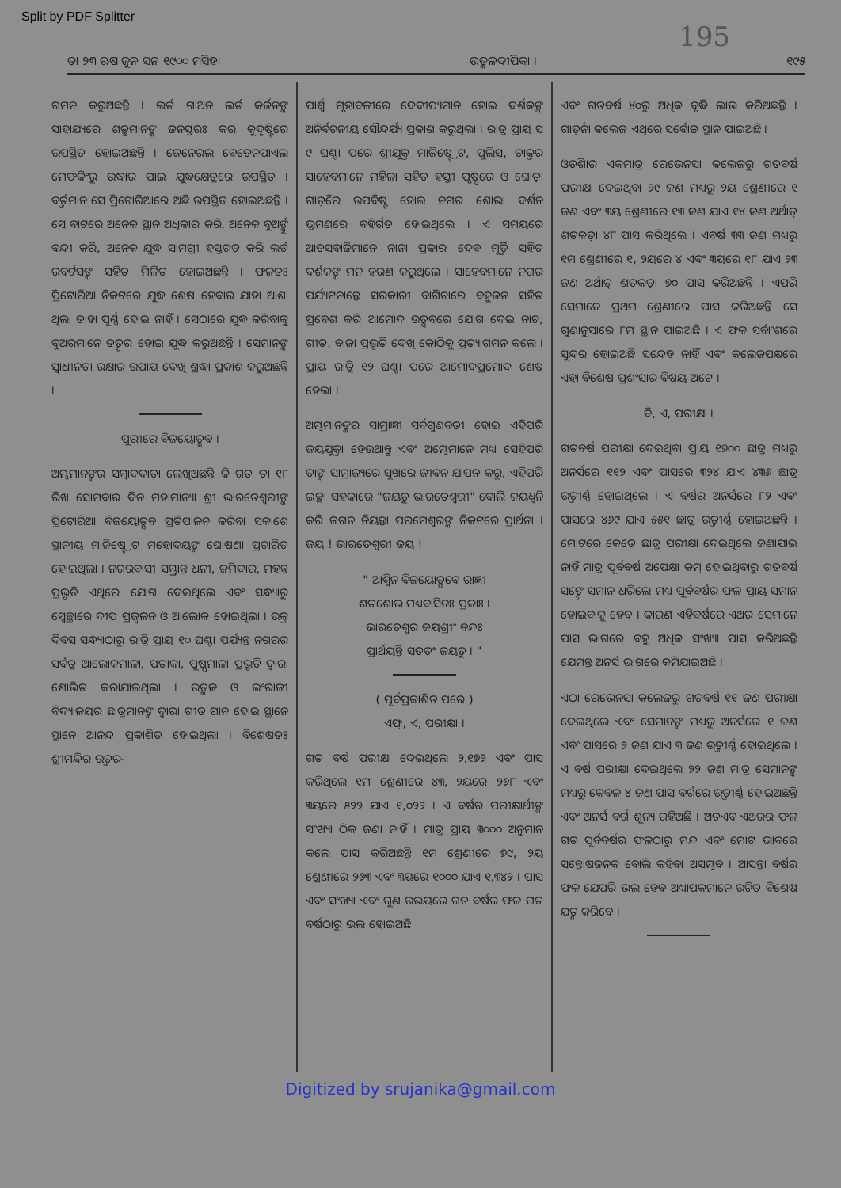Split by PDF Splitter
195
ତା ୨୩ ଋଷ ଜୁନ ସନ ୧୯୦୦ ମସିହା ଉତ୍କଳଦୀପିକା । ୧୯୫
ଗମନ କରୁଅଛନ୍ତି । ଲର୍ଡ ଗାଅନ ଲର୍ଡ କର୍ଜନଙ୍କ ସାହାଯ୍ୟରେ ଶତ୍ରୁମାନଙ୍କ ଜନସ୍ତରଃ କର କୁଦୃଷ୍ଟିରେ ଉପସ୍ଥିତ ହୋଇଅଛନ୍ତି । ଜେନେରଲ ବେଡେନପାଏଲ ମେଫକିଂରୁ ଉଦ୍ଧାର ପାଇ ଯୁଦ୍ଧକ୍ଷେତ୍ରରେ ଉପସ୍ଥିତ । ବର୍ତ୍ତମାନ ସେ ପ୍ରିଟୋରିଆରେ ଅଛି ଉପସ୍ଥିତ ହୋଇଅଛନ୍ତି । ସେ ବାଟରେ ଅନେକ ସ୍ଥାନ ଅଧିକାର କରି, ଅନେକ ବୁଅର୍ଙ୍କୁ ବନ୍ଦୀ କରି, ଅନେକ ଯୁଦ୍ଧ ସାମଗ୍ରୀ ହସ୍ତଗତ କରି ଲର୍ଡ ରବର୍ଟସଙ୍କ ସହିତ ମିଳିତ ହୋଇଅଛନ୍ତି । ଫଳତଃ ପ୍ରିଟୋରିଆ ନିକଟରେ ଯୁଦ୍ଧ ଶେଷ ହେବାର ଯାହା ଆଶା ଥିଲା ତାହା ପୂର୍ଣ୍ଣ ହୋଇ ନାହିଁ । ସେଠାରେ ଯୁଦ୍ଧ କରିବାକୁ ବୁଅରମାନେ ତତ୍ପର ହୋଇ ଯୁଦ୍ଧ କରୁଅଛନ୍ତି । ସେମାନଙ୍କ ସ୍ୱାଧୀନତା ରକ୍ଷାର ଉପାୟ ଦେଖି ଶ୍ରଦ୍ଧା ପ୍ରକାଶ କରୁଅଛନ୍ତି ।
ପୁରୀରେ ବିଜୟୋତ୍ସବ ।
ଅମ୍ଭମାନଙ୍କର ସମ୍ବାଦଦାତା ଲେଖିଅଛନ୍ତି କି ଗତ ତା ୧୮ ରିଖ ସୋମବାର ଦିନ ମହାମାନ୍ୟା ଶ୍ରୀ ଭାରତେଶ୍ୱରୀଙ୍କ ପ୍ରିଟୋରିଆ ବିଜୟୋତ୍ସବ ପ୍ରତିପାଳନ କରିବା ସକାଶେ ସ୍ଥାନୀୟ ମାଜିଷ୍ଟ୍ରେଟ ମହୋଦୟଙ୍କ ଘୋଷଣା ପ୍ରଚାରିତ ହୋଇଥିଲା । ନଗରବାସୀ ସମ୍ଭ୍ରାନ୍ତ ଧନୀ, ଜମିଦାର, ମହନ୍ତ ପ୍ରଭୃତି ଏଥିରେ ଯୋଗ ଦେଇଥିଲେ ଏବଂ ସନ୍ଧ୍ୟାରୁ ସ୍ୱେଚ୍ଛାରେ ଦୀପ ପ୍ରଜ୍ୱଳନ ଓ ଆଲୋକ ହୋଇଥିଲା । ଉକ୍ତ ଦିବସ ସନ୍ଧ୍ୟାଠାରୁ ରାତ୍ରି ପ୍ରାୟ ୧୦ ଘଣ୍ଟା ପର୍ଯ୍ୟନ୍ତ ନଗରର ସର୍ବତ୍ର ଆଲୋକମାଳା, ପତାକା, ପୁଷ୍ପମାଳା ପ୍ରଭୃତି ଦ୍ୱାରା ଶୋଭିତ କରାଯାଇଥିଲା । ଉତ୍କଳ ଓ ଇଂରାଜୀ ବିଦ୍ୟାଳୟର ଛାତ୍ରମାନଙ୍କ ଦ୍ୱାରା ଗୀତ ଗାନ ହୋଇ ସ୍ଥାନେ ସ୍ଥାନେ ଆନନ୍ଦ ପ୍ରକାଶିତ ହୋଇଥିଲା । ବିଶେଷତଃ ଶ୍ରୀମନ୍ଦିର ଉତ୍ତର-
ପାର୍ଶ୍ୱ ଗୃହାବଳୀରେ ଦେଦୀପ୍ୟମାନ ହୋଇ ଦର୍ଶକଙ୍କ ଅନିର୍ବଚନୀୟ ସୌନ୍ଦର୍ଯ୍ୟ ପ୍ରକାଶ କରୁଥିଲା । ରାତ୍ର ପ୍ରାୟ ସ ୯ ଘଣ୍ଟା ପରେ ଶ୍ରୀଯୁକ୍ତ ମାଜିଷ୍ଟ୍ରେଟ, ପୁଲିସ, ଡାକ୍ତର ସାହେବମାନେ ମହିଳା ସହିତ ହସ୍ତୀ ପୃଷ୍ଠରେ ଓ ଘୋଡ଼ା ଗାଡ଼ିରେ ଉପବିଷ୍ଟ ହୋଇ ନଗର ଶୋଭା ଦର୍ଶନ ଭ୍ରମଣରେ ବହିର୍ଗତ ହୋଇଥିଲେ । ଏ ସମୟରେ ଆତସବାଜିମାନେ ନାନା ପ୍ରକାର ଦେବ ମୂର୍ତ୍ତି ସହିତ ଦର୍ଶକଙ୍କ ମନ ହରଣ କରୁଥିଲେ । ସାହେବମାନେ ନଗର ପର୍ଯ୍ୟଟନାନ୍ତେ ସରକାରୀ ବାଗିଚାରେ ବହୁଜନ ସହିତ ପ୍ରବେଶ କରି ଆମୋଦ ଉତ୍ସବରେ ଯୋଗ ଦେଇ ନାଚ, ଗୀତ, ବାଜା ପ୍ରଭୃତି ଦେଖି କୋଠିକୁ ପ୍ରତ୍ୟାଗମନ କଲେ । ପ୍ରାୟ ରାତ୍ରି ୧୨ ଘଣ୍ଟା ପରେ ଆମୋଦପ୍ରମୋଦ ଶେଷ ହେଲା ।
ଅମ୍ଭମାନଙ୍କର ସାମ୍ରାଜ୍ଞୀ ସର୍ବଗୁଣବତୀ ହୋଇ ଏହିପରି ଜୟଯୁକ୍ତା ହେଉଥାନ୍ତୁ ଏବଂ ଅମ୍ଭେମାନେ ମଧ୍ୟ ସେହିପରି ତାଙ୍କ ସାମ୍ରାଜ୍ୟରେ ସୁଖରେ ଜୀବନ ଯାପନ କରୁ, ଏହିପରି ଇଚ୍ଛା ସହକାରେ "ଜୟତୁ ଭାରତେଶ୍ୱରୀ" ବୋଲି ଜୟଧ୍ୱନି କରି ଜଗତ ନିୟନ୍ତା ପରମେଶ୍ୱରଙ୍କ ନିକଟରେ ପ୍ରାର୍ଥନା । ଜୟ ! ଭାରତେଶ୍ୱରୀ ଜୟ !
" ଆଶ୍ୱିନ ବିଜୟୋତ୍ସବେ ରାଜ୍ଞୀ
ଶତଶୋଭ ମଧ୍ୟବାସିନଃ ପ୍ରଜାଃ ।
ଭାରତେଶ୍ୱର ଜୟଶ୍ରୀଂ ବନ୍ଦଃ
ପ୍ରାର୍ଥୟନ୍ତି ସତତଂ ଜୟତୁ । "
( ପୂର୍ବପ୍ରକାଶିତ ପରେ )
ଏଫ୍, ଏ, ପରୀକ୍ଷା ।
ଗତ ବର୍ଷ ପରୀକ୍ଷା ଦେଇଥିଲେ ୨,୧୭୨ ଏବଂ ପାସ କରିଥିଲେ ୧ମ ଶ୍ରେଣୀରେ ୪୩, ୨ୟରେ ୨୬୮ ଏବଂ ୩ୟରେ ୫୨୨ ଯାଏ ୧,୦୨୨ । ଏ ବର୍ଷର ପରୀକ୍ଷାର୍ଥୀଙ୍କ ସଂଖ୍ୟା ଠିକ ଜଣା ନାହିଁ । ମାତ୍ର ପ୍ରାୟ ୩୦୦୦ ଅନୁମାନ କଲେ ପାସ କରିଅଛନ୍ତି ୧ମ ଶ୍ରେଣୀରେ ୭୯, ୨ୟ ଶ୍ରେଣୀରେ ୨୬୩ ଏବଂ ୩ୟରେ ୧୦୦୦ ଯାଏ ୧,୩୪୨ । ପାସ ଏବଂ ସଂଖ୍ୟା ଏବଂ ଗୁଣ ଉଭୟରେ ଗତ ବର୍ଷର ଫଳ ଗତ ବର୍ଷଠାରୁ ଭଲ ହୋଇଅଛି
ଏବଂ ଗତବର୍ଷ ୪୦ରୁ ଅଧିକ ବୃଦ୍ଧି ଲାଭ କରିଅଛନ୍ତି । ଗାର୍ଡ଼ନା କଲେଜ ଏଥିରେ ସର୍ବୋଚ୍ଚ ସ୍ଥାନ ପାଇଅଛି ।
ଓଡ଼ିଶାର ଏକମାତ୍ର ରେଭେନସା କଲେଜରୁ ଗତବର୍ଷ ପରୀକ୍ଷା ଦେଇଥିବା ୨୯ ଜଣ ମଧ୍ୟରୁ ୨ୟ ଶ୍ରେଣୀରେ ୧ ଜଣ ଏବଂ ୩ୟ ଶ୍ରେଣୀରେ ୧୩ ଜଣ ଯାଏ ୧୪ ଜଣ ଅର୍ଥାତ୍ ଶତକଡ଼ା ୪୮ ପାସ କରିଥିଲେ । ଏବର୍ଷ ୩୩ ଜଣ ମଧ୍ୟରୁ ୧ମ ଶ୍ରେଣୀରେ ୧, ୨ୟରେ ୪ ଏବଂ ୩ୟରେ ୧୮ ଯାଏ ୨୩ ଜଣ ଅର୍ଥାତ୍ ଶତକଡ଼ା ୭୦ ପାସ କରିଅଛନ୍ତି । ଏପରି ସେମାନେ ପ୍ରଥମ ଶ୍ରେଣୀରେ ପାସ କରିଅଛନ୍ତି ସେ ଗୁଣାନୁସାରେ ୮ମ ସ୍ଥାନ ପାଇଅଛି । ଏ ଫଳ ସର୍ବାଂଶରେ ସୁନ୍ଦର ହୋଇଅଛି ସନ୍ଦେହ ନାହିଁ ଏବଂ କଲେଜପକ୍ଷରେ ଏହା ବିଶେଷ ପ୍ରଶଂସାର ବିଷୟ ଅଟେ ।
ବି, ଏ, ପରୀକ୍ଷା ।
ଗତବର୍ଷ ପରୀକ୍ଷା ଦେଇଥିବା ପ୍ରାୟ ୧୭୦୦ ଛାତ୍ର ମଧ୍ୟରୁ ଅନର୍ସରେ ୧୧୨ ଏବଂ ପାସରେ ୩୨୪ ଯାଏ ୪୩୬ ଛାତ୍ର ଉତ୍ତୀର୍ଣ୍ଣ ହୋଇଥିଲେ । ଏ ବର୍ଷର ଅନର୍ସରେ ୮୨ ଏବଂ ପାସରେ ୪୬୯ ଯାଏ ୫୫୧ ଛାତ୍ର ଉତ୍ତୀର୍ଣ୍ଣ ହୋଇଅଛନ୍ତି । ମୋଟରେ କେତେ ଛାତ୍ର ପରୀକ୍ଷା ଦେଇଥିଲେ ଜଣାଯାଇ ନାହିଁ ମାତ୍ର ପୂର୍ବବର୍ଷ ଅପେକ୍ଷା କମ୍ ହୋଇଥିବାରୁ ଗତବର୍ଷ ସଙ୍ଗେ ସମାନ ଧରିଲେ ମଧ୍ୟ ପୂର୍ବବର୍ଷର ଫଳ ପ୍ରାୟ ସମାନ ହୋଇବାକୁ ହେବ । କାରଣ ଏହିବର୍ଷରେ ଏଥର ସେମାନେ ପାସ ଭାଗରେ ବହୁ ଅଧିକ ସଂଖ୍ୟା ପାସ କରିଅଛନ୍ତି ଯେମନ୍ତ ଅନର୍ସ ଭାଗରେ କମିଯାଇଅଛି ।
ଏଠା ରେଭେନସା କଲେଜରୁ ଗତବର୍ଷ ୧୧ ଜଣ ପରୀକ୍ଷା ଦେଇଥିଲେ ଏବଂ ସେମାନଙ୍କ ମଧ୍ୟରୁ ଅନର୍ସରେ ୧ ଜଣ ଏବଂ ପାସରେ ୨ ଜଣ ଯାଏ ୩ ଜଣ ଉତ୍ତୀର୍ଣ୍ଣ ହୋଇଥିଲେ । ଏ ବର୍ଷ ପରୀକ୍ଷା ଦେଇଥିଲେ ୨୨ ଜଣ ମାତ୍ର ସେମାନଙ୍କ ମଧ୍ୟରୁ କେବଳ ୪ ଜଣ ପାସ ବର୍ଗରେ ଉତ୍ତୀର୍ଣ୍ଣ ହୋଇଅଛନ୍ତି ଏବଂ ଅନର୍ସ ବର୍ଗ ଶୂନ୍ୟ ରହିଅଛି । ଅତଏବ ଏଥରର ଫଳ ଗତ ପୂର୍ବବର୍ଷର ଫଳଠାରୁ ମନ୍ଦ ଏବଂ ମୋଟ ଭାବରେ ସନ୍ତୋଷଜନକ ବୋଲି କହିବା ଅସମ୍ଭବ । ଆସନ୍ତା ବର୍ଷର ଫଳ ଯେପରି ଭଲ ହେବ ଅଧ୍ୟାପକମାନେ ଉଚିତ ବିଶେଷ ଯତ୍ନ କରିବେ ।
Digitized by srujanika@gmail.com